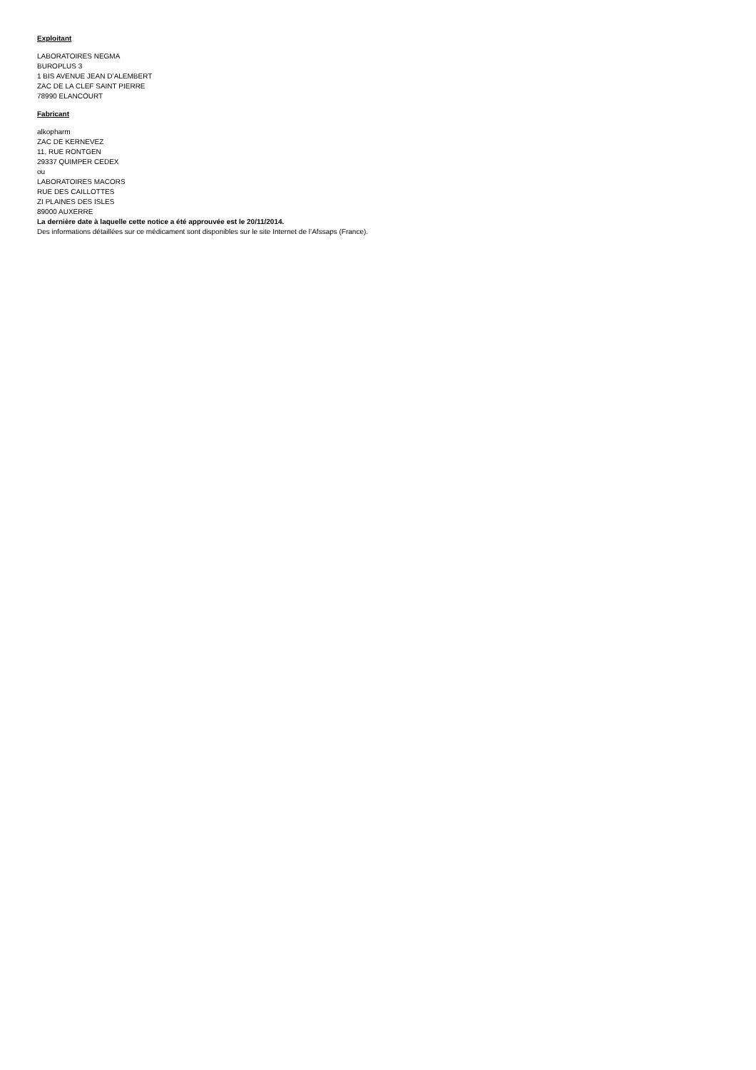Exploitant
LABORATOIRES NEGMA
BUROPLUS 3
1 BIS AVENUE JEAN D’ALEMBERT
ZAC DE LA CLEF SAINT PIERRE
78990 ELANCOURT
Fabricant
alkopharm
ZAC DE KERNEVEZ
11, RUE RONTGEN
29337 QUIMPER CEDEX
ou
LABORATOIRES MACORS
RUE DES CAILLOTTES
ZI PLAINES DES ISLES
89000 AUXERRE
La dernière date à laquelle cette notice a été approuvée est le 20/11/2014.
Des informations détaillées sur ce médicament sont disponibles sur le site Internet de l’Afssaps (France).